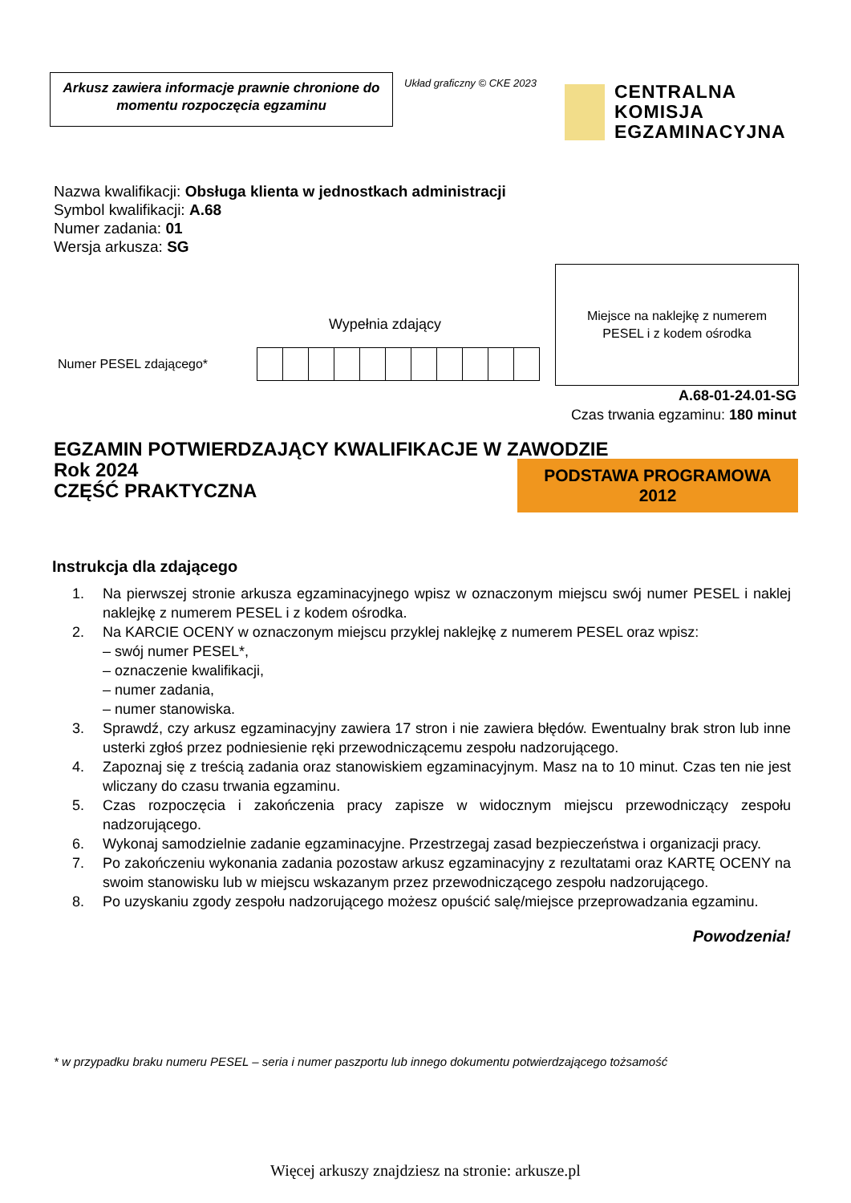Arkusz zawiera informacje prawnie chronione do momentu rozpoczęcia egzaminu
Układ graficzny © CKE 2023
CENTRALNA
KOMISJA
EGZAMINACYJNA
Nazwa kwalifikacji: Obsługa klienta w jednostkach administracji
Symbol kwalifikacji: A.68
Numer zadania: 01
Wersja arkusza: SG
Wypełnia zdający
Numer PESEL zdającego*
Miejsce na naklejkę z numerem
PESEL i z kodem ośrodka
A.68-01-24.01-SG
Czas trwania egzaminu: 180 minut
EGZAMIN POTWIERDZAJĄCY KWALIFIKACJE W ZAWODZIE
Rok 2024
CZĘŚĆ PRAKTYCZNA
PODSTAWA PROGRAMOWA
2012
Instrukcja dla zdającego
1. Na pierwszej stronie arkusza egzaminacyjnego wpisz w oznaczonym miejscu swój numer PESEL i naklej naklejkę z numerem PESEL i z kodem ośrodka.
2. Na KARCIE OCENY w oznaczonym miejscu przyklej naklejkę z numerem PESEL oraz wpisz:
– swój numer PESEL*,
– oznaczenie kwalifikacji,
– numer zadania,
– numer stanowiska.
3. Sprawdź, czy arkusz egzaminacyjny zawiera 17 stron i nie zawiera błędów. Ewentualny brak stron lub inne usterki zgłoś przez podniesienie ręki przewodniczącemu zespołu nadzorującego.
4. Zapoznaj się z treścią zadania oraz stanowiskiem egzaminacyjnym. Masz na to 10 minut. Czas ten nie jest wliczany do czasu trwania egzaminu.
5. Czas rozpoczęcia i zakończenia pracy zapisze w widocznym miejscu przewodniczący zespołu nadzorującego.
6. Wykonaj samodzielnie zadanie egzaminacyjne. Przestrzegaj zasad bezpieczeństwa i organizacji pracy.
7. Po zakończeniu wykonania zadania pozostaw arkusz egzaminacyjny z rezultatami oraz KARTĘ OCENY na swoim stanowisku lub w miejscu wskazanym przez przewodniczącego zespołu nadzorującego.
8. Po uzyskaniu zgody zespołu nadzorującego możesz opuścić salę/miejsce przeprowadzania egzaminu.
Powodzenia!
* w przypadku braku numeru PESEL – seria i numer paszportu lub innego dokumentu potwierdzającego tożsamość
Więcej arkuszy znajdziesz na stronie: arkusze.pl